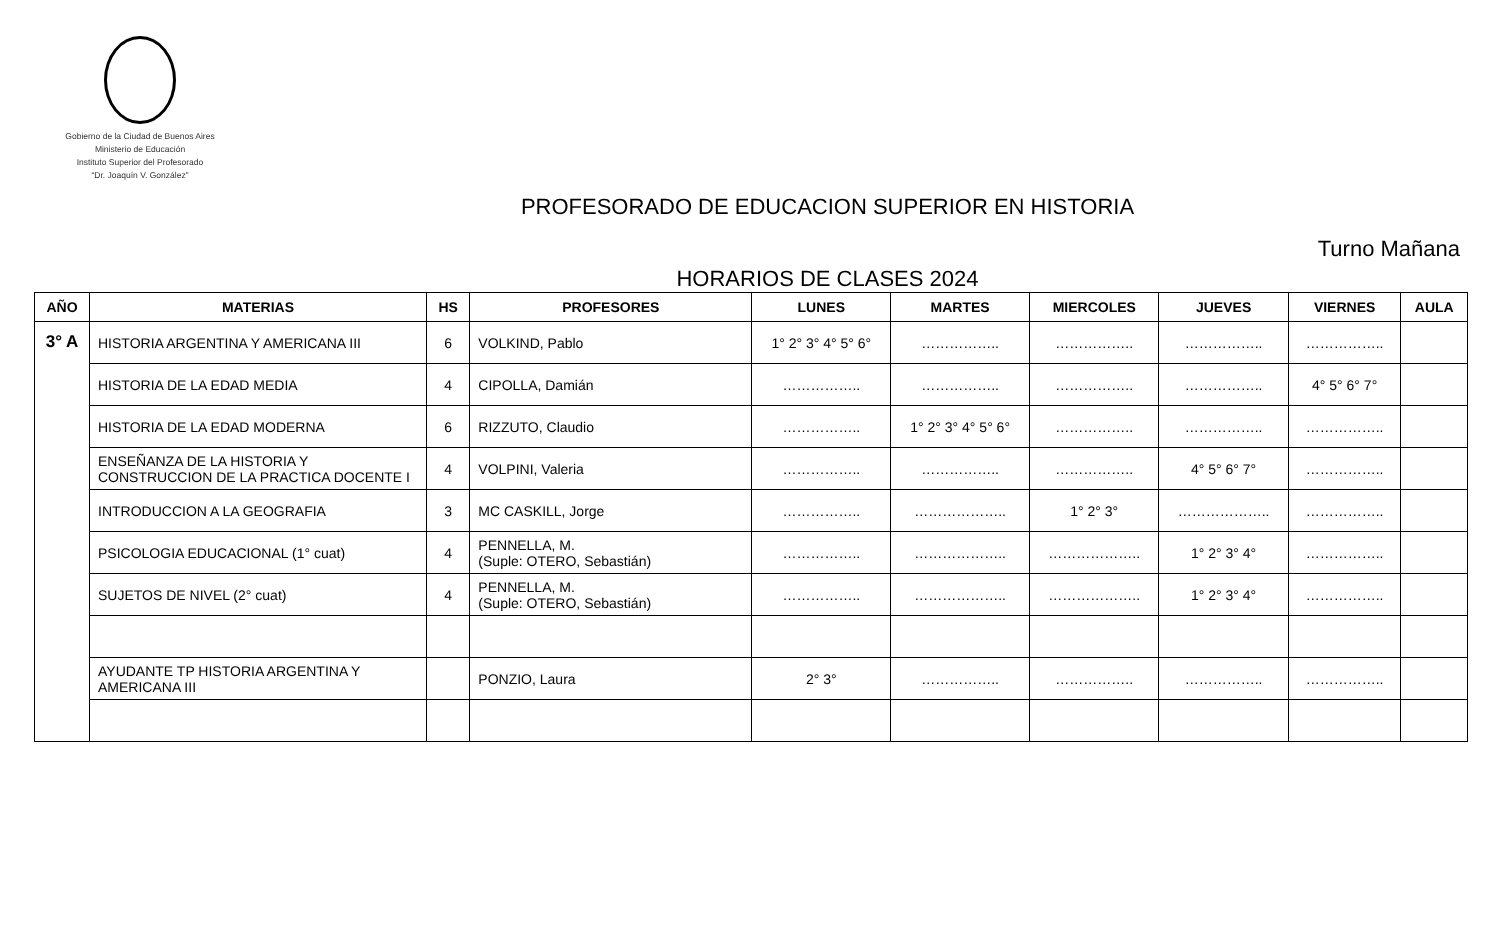Gobierno de la Ciudad de Buenos Aires
Ministerio de Educación
Instituto Superior del Profesorado
“Dr. Joaquín V. González”
PROFESORADO DE EDUCACION SUPERIOR EN HISTORIA
Turno Mañana
HORARIOS DE CLASES 2024
| AÑO | MATERIAS | HS | PROFESORES | LUNES | MARTES | MIERCOLES | JUEVES | VIERNES | AULA |
| --- | --- | --- | --- | --- | --- | --- | --- | --- | --- |
| 3° A | HISTORIA ARGENTINA Y AMERICANA III | 6 | VOLKIND, Pablo | 1° 2° 3° 4° 5° 6° | …………….. | …………….. | …………….. | …………….. | |
| | HISTORIA DE LA EDAD MEDIA | 4 | CIPOLLA, Damián | …………….. | …………….. | …………….. | …………….. | 4° 5° 6° 7° | |
| | HISTORIA DE LA EDAD MODERNA | 6 | RIZZUTO, Claudio | …………….. | 1° 2° 3° 4° 5° 6° | …………….. | …………….. | …………….. | |
| | ENSEÑANZA DE LA HISTORIA Y CONSTRUCCION DE LA PRACTICA DOCENTE I | 4 | VOLPINI, Valeria | …………….. | …………….. | …………….. | 4° 5° 6° 7° | …………….. | |
| | INTRODUCCION A LA GEOGRAFIA | 3 | MC CASKILL, Jorge | …………….. | ……………….. | 1° 2° 3° | ……………….. | …………….. | |
| | PSICOLOGIA EDUCACIONAL (1° cuat) | 4 | PENNELLA, M. (Suple: OTERO, Sebastián) | …………….. | ……………….. | ……………….. | 1° 2° 3° 4° | …………….. | |
| | SUJETOS DE NIVEL (2° cuat) | 4 | PENNELLA, M. (Suple: OTERO, Sebastián) | …………….. | ……………….. | ……………….. | 1° 2° 3° 4° | …………….. | |
| | AYUDANTE TP HISTORIA ARGENTINA Y AMERICANA III | | PONZIO, Laura | 2° 3° | …………….. | …………….. | …………….. | …………….. | |